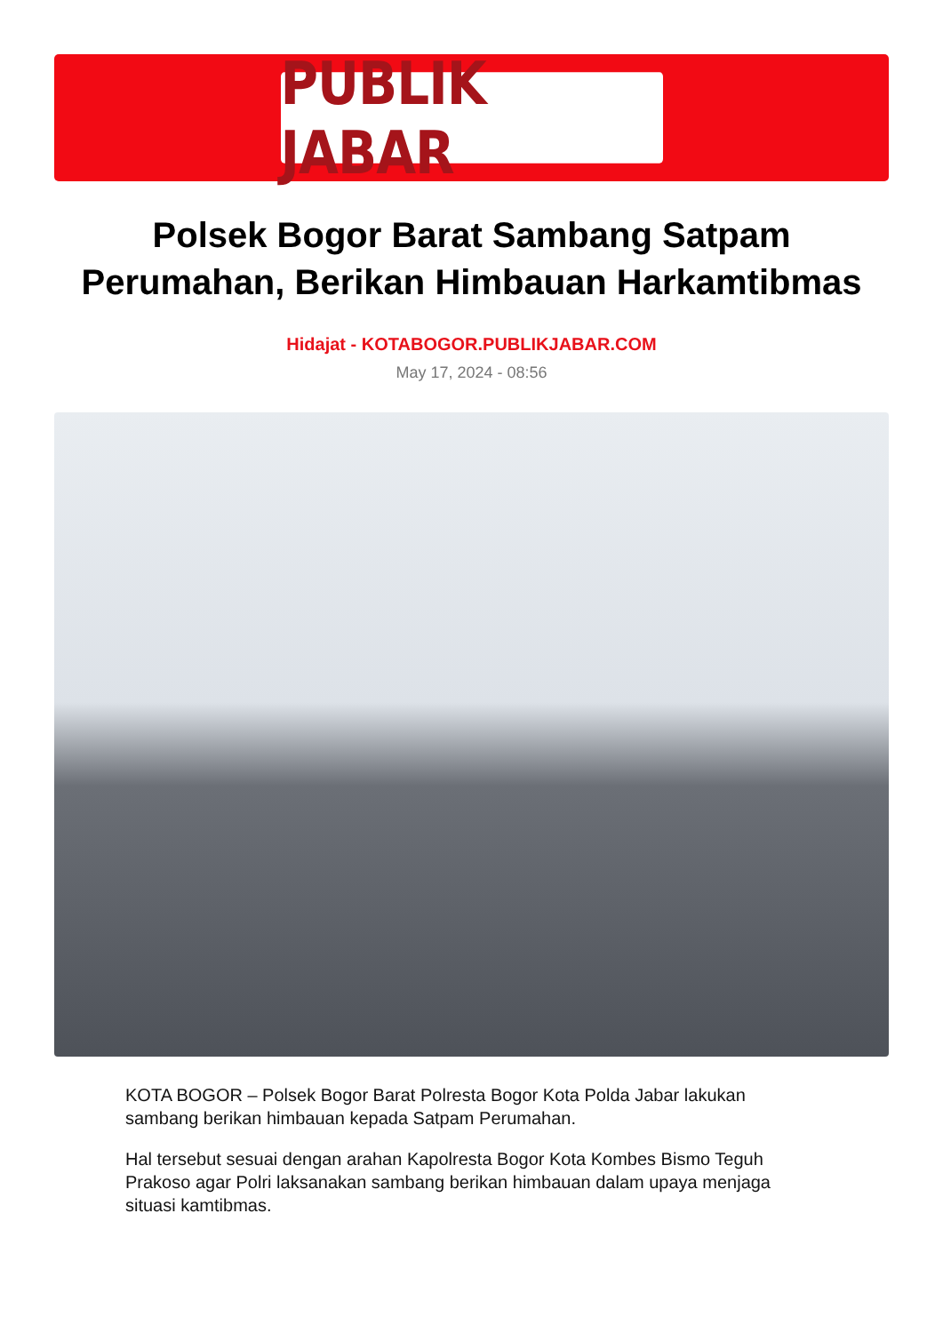PUBLIK JABAR
Polsek Bogor Barat Sambang Satpam Perumahan, Berikan Himbauan Harkamtibmas
Hidajat - KOTABOGOR.PUBLIKJABAR.COM
May 17, 2024 - 08:56
KOTA BOGOR – Polsek Bogor Barat Polresta Bogor Kota Polda Jabar lakukan sambang berikan himbauan kepada Satpam Perumahan.
Hal tersebut sesuai dengan arahan Kapolresta Bogor Kota Kombes Bismo Teguh Prakoso agar Polri laksanakan sambang berikan himbauan dalam upaya menjaga situasi kamtibmas.